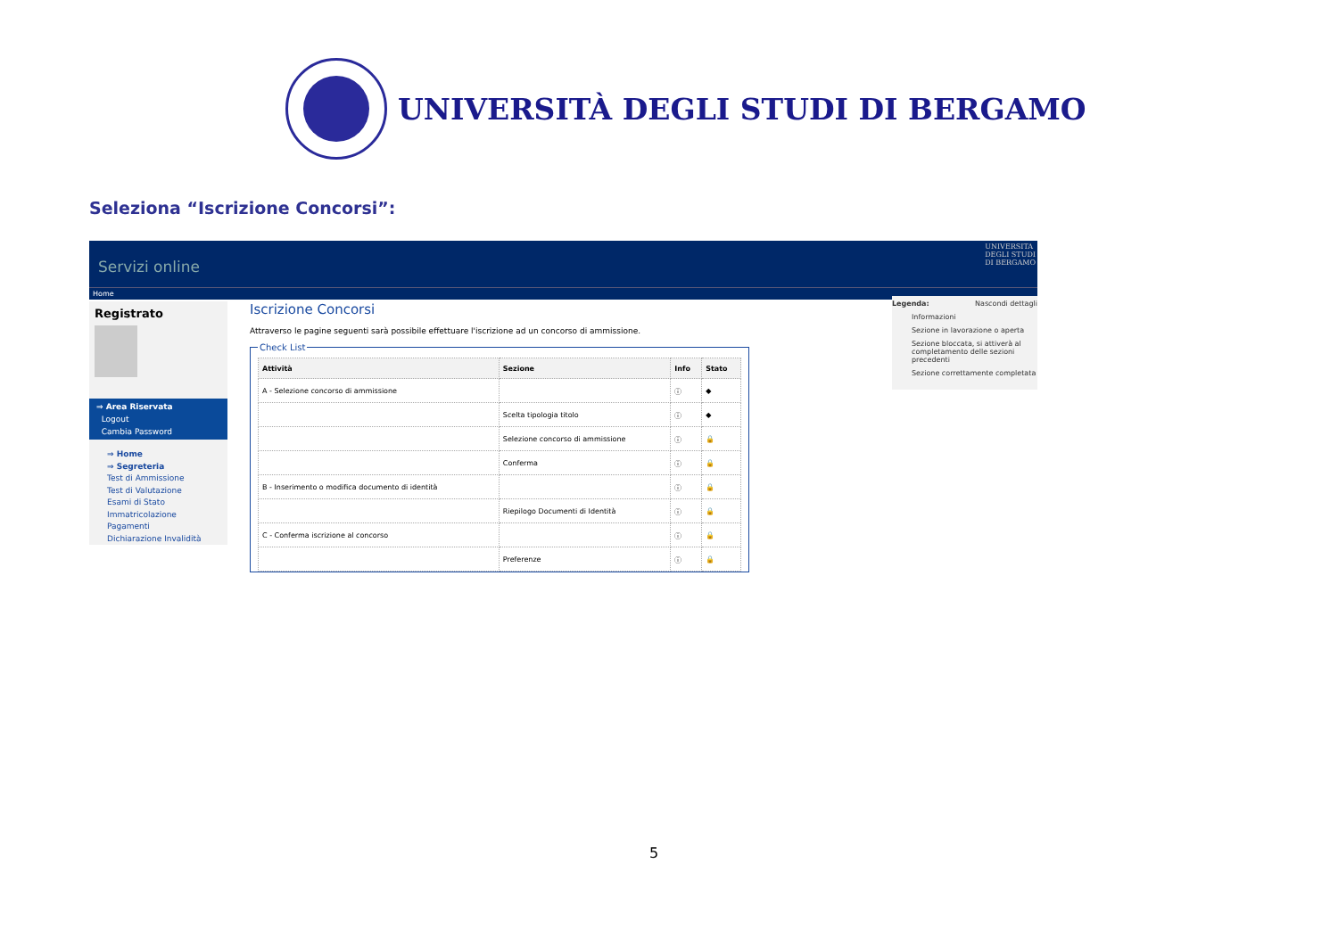UNIVERSITÀ DEGLI STUDI DI BERGAMO
Seleziona “Iscrizione Concorsi”:
Servizi online UNIVERSITA
DEGLI STUDI
DI BERGAMO
Home
Registrato
⇒ Area Riservata
Logout
Cambia Password
⇒ Home
⇒ Segreteria
Test di Ammissione
Test di Valutazione
Esami di Stato
Immatricolazione
Pagamenti
Dichiarazione Invalidità
Iscrizione Concorsi
Attraverso le pagine seguenti sarà possibile effettuare l'iscrizione ad un concorso di ammissione.
Check List
| Attività | Sezione | Info | Stato |
| --- | --- | --- | --- |
| A - Selezione concorso di ammissione | | ⓘ | ◆ |
| | Scelta tipologia titolo | ⓘ | ◆ |
| | Selezione concorso di ammissione | ⓘ | 🔒 |
| | Conferma | ⓘ | 🔒 |
| B - Inserimento o modifica documento di identità | | ⓘ | 🔒 |
| | Riepilogo Documenti di Identità | ⓘ | 🔒 |
| C - Conferma iscrizione al concorso | | ⓘ | 🔒 |
| | Preferenze | ⓘ | 🔒 |
Legenda: Nascondi dettagli
Informazioni
Sezione in lavorazione o aperta
Sezione bloccata, si attiverà al completamento delle sezioni precedenti
Sezione correttamente completata
5